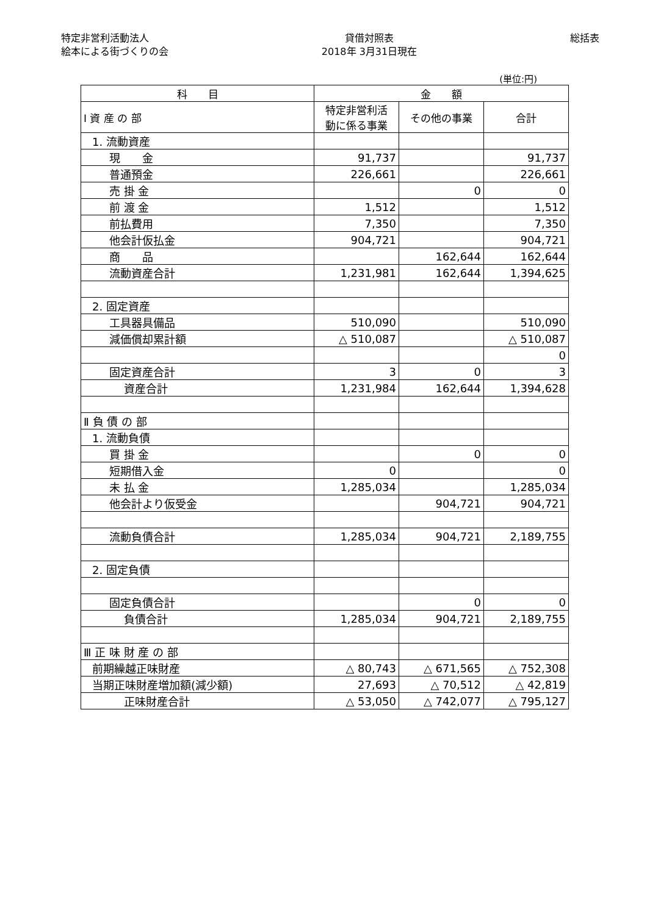特定非営利活動法人
絵本による街づくりの会
貸借対照表
2018年 3月31日現在
総括表
(単位:円)
| 科 目 | 金 額 | | |
| --- | --- | --- | --- |
| Ⅰ 資 産 の 部 | 特定非営利活 動に係る事業 | その他の事業 | 合計 |
| 1. 流動資産 | | | |
| 現 金 | 91,737 | | 91,737 |
| 普通預金 | 226,661 | | 226,661 |
| 売 掛 金 | | 0 | 0 |
| 前 渡 金 | 1,512 | | 1,512 |
| 前払費用 | 7,350 | | 7,350 |
| 他会計仮払金 | 904,721 | | 904,721 |
| 商 品 | | 162,644 | 162,644 |
| 流動資産合計 | 1,231,981 | 162,644 | 1,394,625 |
| 2. 固定資産 | | | |
| 工具器具備品 | 510,090 | | 510,090 |
| 減価償却累計額 | △ 510,087 | | △ 510,087 |
| | | | 0 |
| 固定資産合計 | 3 | 0 | 3 |
| 資産合計 | 1,231,984 | 162,644 | 1,394,628 |
| Ⅱ 負 債 の 部 | | | |
| 1. 流動負債 | | | |
| 買 掛 金 | | 0 | 0 |
| 短期借入金 | 0 | | 0 |
| 未 払 金 | 1,285,034 | | 1,285,034 |
| 他会計より仮受金 | | 904,721 | 904,721 |
| 流動負債合計 | 1,285,034 | 904,721 | 2,189,755 |
| 2. 固定負債 | | | |
| 固定負債合計 | | 0 | 0 |
| 負債合計 | 1,285,034 | 904,721 | 2,189,755 |
| Ⅲ 正 味 財 産 の 部 | | | |
| 前期繰越正味財産 | △ 80,743 | △ 671,565 | △ 752,308 |
| 当期正味財産増加額(減少額) | 27,693 | △ 70,512 | △ 42,819 |
| 正味財産合計 | △ 53,050 | △ 742,077 | △ 795,127 |